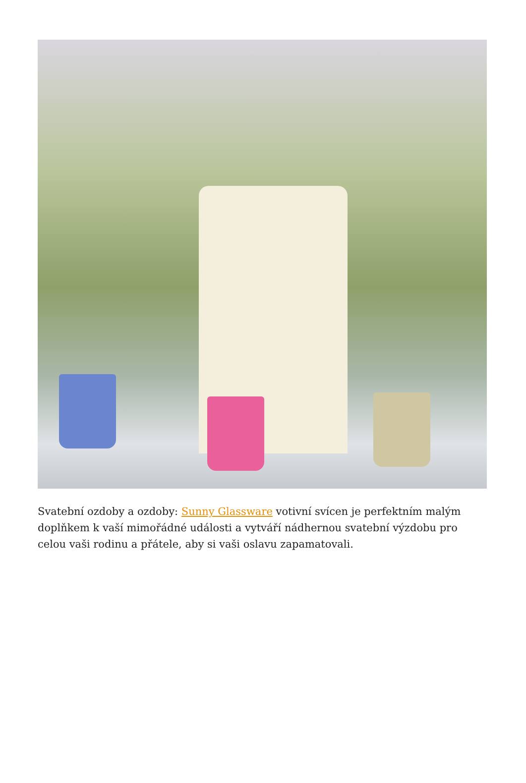Svatební ozdoby a ozdoby: Sunny Glassware votivní svícen je perfektním malým doplňkem k vaší mimořádné události a vytváří nádhernou svatební výzdobu pro celou vaši rodinu a přátele, aby si vaši oslavu zapamatovali.